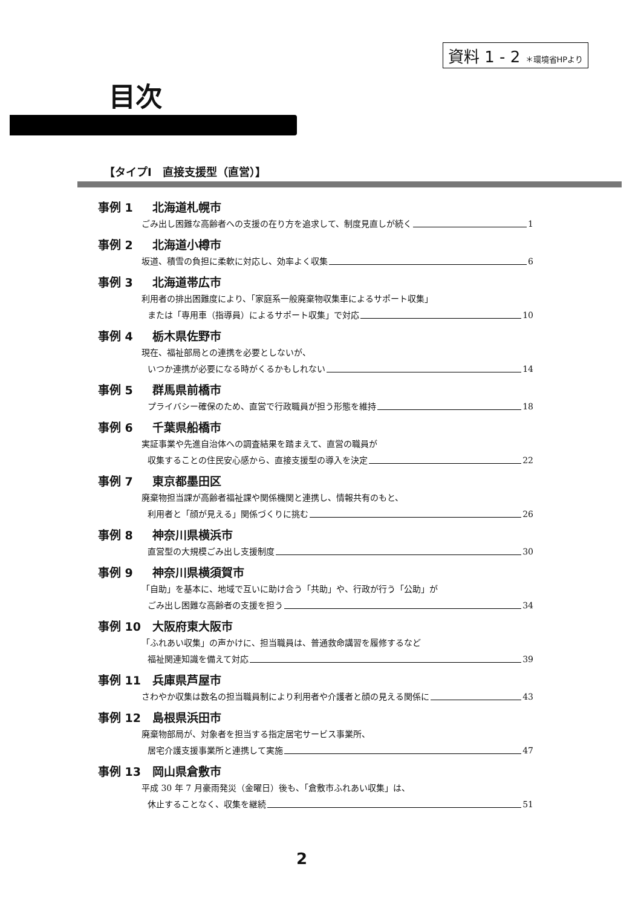資料 1 - 2 ＊環境省HPより
目次
【タイプⅠ　直接支援型（直営）】
事例 1 北海道札幌市
ごみ出し困難な高齢者への支援の在り方を追求して、制度見直しが続く 1
事例 2 北海道小樽市
坂道、積雪の負担に柔軟に対応し、効率よく収集 6
事例 3 北海道帯広市
利用者の排出困難度により、「家庭系一般廃棄物収集車によるサポート収集」
または「専用車（指導員）によるサポート収集」で対応 10
事例 4 栃木県佐野市
現在、福祉部局との連携を必要としないが、
いつか連携が必要になる時がくるかもしれない 14
事例 5 群馬県前橋市
プライバシー確保のため、直営で行政職員が担う形態を維持 18
事例 6 千葉県船橋市
実証事業や先進自治体への調査結果を踏まえて、直営の職員が
収集することの住民安心感から、直接支援型の導入を決定 22
事例 7 東京都墨田区
廃棄物担当課が高齢者福祉課や関係機関と連携し、情報共有のもと、
利用者と「顔が見える」関係づくりに挑む 26
事例 8 神奈川県横浜市
直営型の大規模ごみ出し支援制度 30
事例 9 神奈川県横須賀市
「自助」を基本に、地域で互いに助け合う「共助」や、行政が行う「公助」が
ごみ出し困難な高齢者の支援を担う 34
事例 10 大阪府東大阪市
「ふれあい収集」の声かけに、担当職員は、普通救命講習を履修するなど
福祉関連知識を備えて対応 39
事例 11 兵庫県芦屋市
さわやか収集は数名の担当職員制により利用者や介護者と顔の見える関係に 43
事例 12 島根県浜田市
廃棄物部局が、対象者を担当する指定居宅サービス事業所、
居宅介護支援事業所と連携して実施 47
事例 13 岡山県倉敷市
平成 30 年 7 月豪雨発災（金曜日）後も、「倉敷市ふれあい収集」は、
休止することなく、収集を継続 51
2